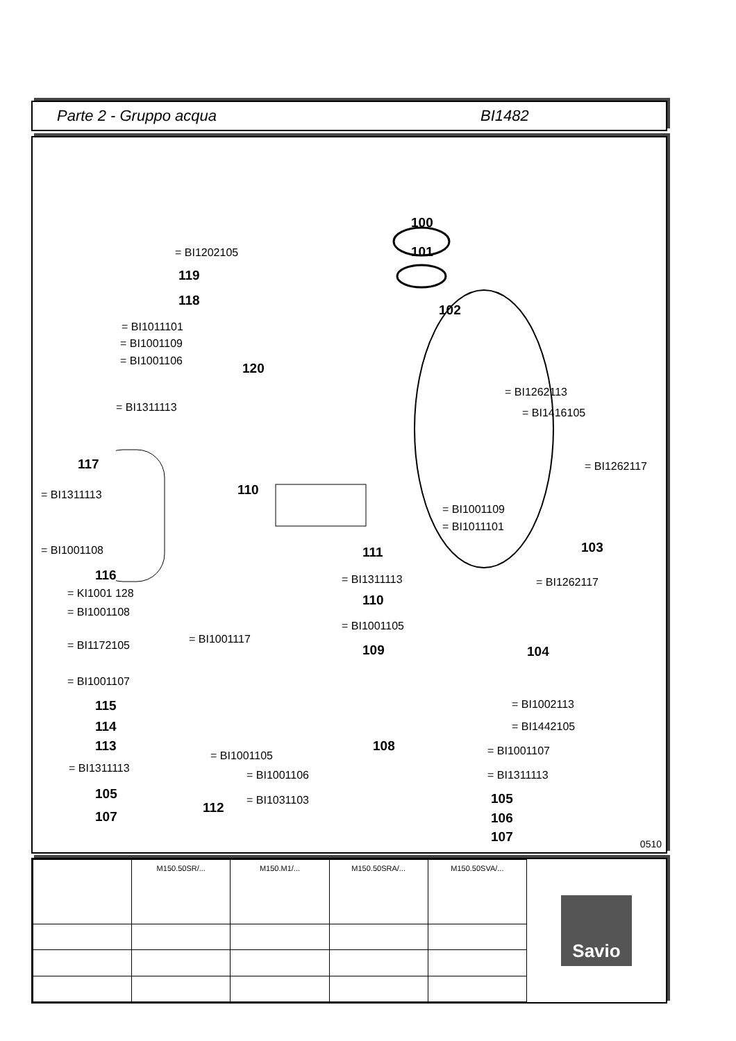Parte 2 - Gruppo acqua BI1482
100
101
102
103
104
120
= BI1202105
119
118
= BI1011101
= BI1001109
= BI1001106
= BI1311113
= BI1262113
= BI1416105
117 = BI1262117
110 = BI1311113
= BI1001109
= BI1011101
= BI1001108 111
116 = BI1311113 = BI1262117
= KI1001 128
= BI1001108
110
= BI1001105
= BI1001117 = BI1172105 109
= BI1001107
115 = BI1002113
114 = BI1442105
113 108
= BI1001105 = BI1001107
= BI1311113
= BI1001106 = BI1311113
105 = BI1031103 105
112
107 106
107 0510
| | M150.50SR/... | M150.M1/... | M150.50SRA/... | M150.50SVA/... |
Savio